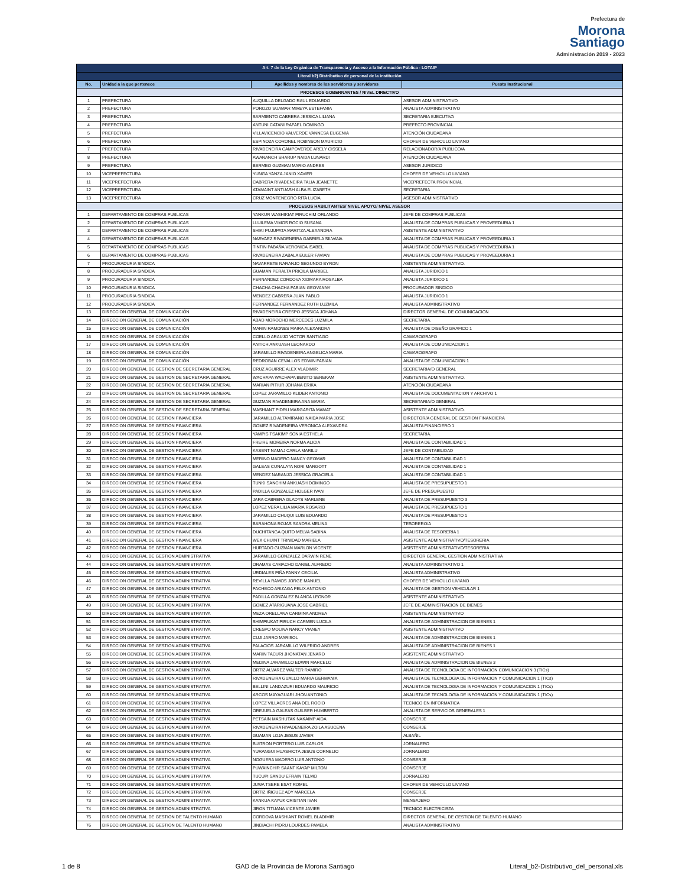Prefectura de
Morona
Santiago
Administración 2019 - 2023
| Art. 7 de la Ley Orgánica de Transparencia y Acceso a la Información Pública - LOTAIP | | | |
| Literal b2) Distributivo de personal de la institución | | | |
| No. | Unidad a la que pertenece | Apellidos y nombres de los servidores y servidoras | Puesto Institucional |
| PROCESOS GOBERNANTES / NIVEL DIRECTIVO | | | |
| 1 | PREFECTURA | AUQUILLA DELGADO RAUL EDUARDO | ASESOR ADMINISTRATIVO |
| 2 | PREFECTURA | POROZO SUAMAR MIREYA ESTEFANIA | ANALISTA ADMINISTRATIVO |
| 3 | PREFECTURA | SARMIENTO CABRERA JESSICA LILIANA | SECRETARIA EJECUTIVA |
| 4 | PREFECTURA | ANTUNI CATANI RAFAEL DOMINGO | PREFECTO PROVINCIAL |
| 5 | PREFECTURA | VILLAVICENCIO VALVERDE VANNESA EUGENIA | ATENCIÓN CIUDADANA |
| 6 | PREFECTURA | ESPINOZA CORONEL ROBINSON MAURICIO | CHOFER DE VEHICULO LIVIANO |
| 7 | PREFECTURA | RIVADENEIRA CAMPOVERDE ARELY GISSELA | RELACIONADOR/A PUBLICO/A |
| 8 | PREFECTURA | AWANANCH SHARUP NAIDA LUNARDI | ATENCIÓN CIUDADANA |
| 9 | PREFECTURA | BERMEO GUZMAN MARIO ANDRES | ASESOR JURIDICO |
| 10 | VICEPREFECTURA | YUNGA YANZA JANIO XAVIER | CHOFER DE VEHICULO LIVIANO |
| 11 | VICEPREFECTURA | CABRERA RIVADENEIRA TALIA JEANETTE | VICEPREFECTA PROVINCIAL |
| 12 | VICEPREFECTURA | ATAMAINT ANTUASH ALBA ELIZABETH | SECRETARIA |
| 13 | VICEPREFECTURA | CRUZ MONTENEGRO RITA LUCIA | ASESOR ADMINISTRATIVO |
| PROCESOS HABILITANTES/ NIVEL APOYO/ NIVEL ASESOR | | | |
| 1 | DEPARTAMENTO DE COMPRAS PUBLICAS | YANKUR WASHIKIAT PIRUCHIM ORLANDO | JEFE DE COMPRAS PUBLICAS |
| 2 | DEPARTAMENTO DE COMPRAS PUBLICAS | LLUILEMA VIMOS ROCIO SUSANA | ANALISTA DE COMPRAS PUBLICAS Y PROVEEDURIA 1 |
| 3 | DEPARTAMENTO DE COMPRAS PUBLICAS | SHIKI PUJUPATA MARITZA ALEXANDRA | ASISTENTE ADMINISTRATIVO |
| 4 | DEPARTAMENTO DE COMPRAS PUBLICAS | NARVAEZ RIVADENEIRA GABRIELA SILVANA | ANALISTA DE COMPRAS PUBLICAS Y PROVEEDURIA 1 |
| 5 | DEPARTAMENTO DE COMPRAS PUBLICAS | TINTIN PABAÑA VERONICA ISABEL | ANALISTA DE COMPRAS PUBLICAS Y PROVEEDURIA 1 |
| 6 | DEPARTAMENTO DE COMPRAS PUBLICAS | RIVADENEIRA ZABALA EULER FAVIAN | ANALISTA DE COMPRAS PUBLICAS Y PROVEEDURIA 1 |
| 7 | PROCURADURIA SINDICA | NAVARRETE NARANJO SEGUNDO BYRON | ASISTENTE ADMINISTRATIVO. |
| 8 | PROCURADURIA SINDICA | GUAMAN PERALTA PRICILA MARIBEL | ANALISTA JURIDICO 1 |
| 9 | PROCURADURIA SINDICA | FERNANDEZ CORDOVA XIOMARA ROSALBA | ANALISTA JURIDICO 1 |
| 10 | PROCURADURIA SINDICA | CHACHA CHACHA FABIAN GEOVANNY | PROCURADOR SINDICO |
| 11 | PROCURADURIA SINDICA | MENDEZ CABRERA JUAN PABLO | ANALISTA JURIDICO 1 |
| 12 | PROCURADURIA SINDICA | FERNANDEZ FERNANDEZ RUTH LUZMILA | ANALISTA ADMINISTRATIVO |
| 13 | DIRECCION GENERAL DE COMUNICACIÓN | RIVADENEIRA CRESPO JESSICA JOHANA | DIRECTOR GENERAL DE COMUNICACION |
| 14 | DIRECCION GENERAL DE COMUNICACIÓN | ABAD MOROCHO MERCEDES LUZMILA | SECRETARIA. |
| 15 | DIRECCION GENERAL DE COMUNICACIÓN | MARIN RAMONES MAIRA ALEXANDRA | ANALISTA DE DISEÑO GRAFICO 1 |
| 16 | DIRECCION GENERAL DE COMUNICACIÓN | COELLO ARAUJO VICTOR SANTIAGO | CAMAROGRAFO |
| 17 | DIRECCION GENERAL DE COMUNICACIÓN | ANTICH ANKUASH LEONARDO | ANALISTA DE COMUNICACION 1 |
| 18 | DIRECCION GENERAL DE COMUNICACIÓN | JARAMILLO RIVADENEIRA ANGELICA MARIA | CAMAROGRAFO |
| 19 | DIRECCION GENERAL DE COMUNICACIÓN | REDROBAN CEVALLOS EDWIN FABIAN | ANALISTA DE COMUNICACION 1 |
| 20 | DIRECCION GENERAL DE GESTION DE SECRETARIA GENERAL | CRUZ AGUIRRE ALEX VLADIMIR | SECRETARIA/O GENERAL |
| 21 | DIRECCION GENERAL DE GESTION DE SECRETARIA GENERAL | WACHAPA WACHAPA BENITO SEREKAM | ASISTENTE ADMINISTRATIVO. |
| 22 | DIRECCION GENERAL DE GESTION DE SECRETARIA GENERAL | MARIAN PITIUR JOHANA ERIKA | ATENCIÓN CIUDADANA |
| 23 | DIRECCION GENERAL DE GESTION DE SECRETARIA GENERAL | LOPEZ JARAMILLO KLIDER ANTONIO | ANALISTA DE DOCUMENTACION Y ARCHIVO 1 |
| 24 | DIRECCION GENERAL DE GESTION DE SECRETARIA GENERAL | GUZMAN RIVADENEIRA ANA MARIA | SECRETARIA/O GENERAL |
| 25 | DIRECCION GENERAL DE GESTION DE SECRETARIA GENERAL | MASHIANT PIDRU MARGARITA MAMAT | ASISTENTE ADMINISTRATIVO. |
| 26 | DIRECCION GENERAL DE GESTION FINANCIERA | JARAMILLO ALTAMIRANO NAIDA MARIA JOSE | DIRECTOR/A GENERAL DE GESTION FINANCIERA |
| 27 | DIRECCION GENERAL DE GESTION FINANCIERA | GOMEZ RIVADENEIRA VERONICA ALEXANDRA | ANALISTA FINANCIERO 1 |
| 28 | DIRECCION GENERAL DE GESTION FINANCIERA | YAMPIS TSAKIMP SONIA ESTHELA | SECRETARIA. |
| 29 | DIRECCION GENERAL DE GESTION FINANCIERA | FREIRE MOREIRA NORMA ALICIA | ANALISTA DE CONTABILIDAD 1 |
| 30 | DIRECCION GENERAL DE GESTION FINANCIERA | KASENT NAMAJ CARLA MARILU | JEFE DE CONTABILIDAD |
| 31 | DIRECCION GENERAL DE GESTION FINANCIERA | MERINO MADERO NANCY GEOMAR | ANALISTA DE CONTABILIDAD 1 |
| 32 | DIRECCION GENERAL DE GESTION FINANCIERA | GALEAS CUNALATA NORI MARGOTT | ANALISTA DE CONTABILIDAD 1 |
| 33 | DIRECCION GENERAL DE GESTION FINANCIERA | MENDEZ NARANJO JESSICA GRACIELA | ANALISTA DE CONTABILIDAD 1 |
| 34 | DIRECCION GENERAL DE GESTION FINANCIERA | TUNKI SANCHIM ANKUASH DOMINGO | ANALISTA DE PRESUPUESTO 1 |
| 35 | DIRECCION GENERAL DE GESTION FINANCIERA | PADILLA GONZALEZ HOLGER IVAN | JEFE DE PRESUPUESTO |
| 36 | DIRECCION GENERAL DE GESTION FINANCIERA | JARA CABRERA GLADYS MARLENE | ANALISTA DE PRESUPUESTO 3 |
| 37 | DIRECCION GENERAL DE GESTION FINANCIERA | LOPEZ VERA LILIA MARIA ROSARIO | ANALISTA DE PRESUPUESTO 1 |
| 38 | DIRECCION GENERAL DE GESTION FINANCIERA | JARAMILLO CHUQUI LUIS EDUARDO | ANALISTA DE PRESUPUESTO 1 |
| 39 | DIRECCION GENERAL DE GESTION FINANCIERA | BARAHONA ROJAS SANDRA MELINA | TESORERO/A |
| 40 | DIRECCION GENERAL DE GESTION FINANCIERA | DUCHITANGA QUITO MELVA SABINA | ANALISTA DE TESORERIA 1 |
| 41 | DIRECCION GENERAL DE GESTION FINANCIERA | WEK CHUINT TRINIDAD MARIELA | ASISTENTE ADMINISTRATIVO/TESORERIA |
| 42 | DIRECCION GENERAL DE GESTION FINANCIERA | HURTADO GUZMAN MARLON VICENTE | ASISTENTE ADMINISTRATIVO/TESORERIA |
| 43 | DIRECCION GENERAL DE GESTION ADMINISTRATIVA | JARAMILLO GONZALEZ DARWIN RENE | DIRECTOR GENERAL GESTION ADMINISTRATIVA |
| 44 | DIRECCION GENERAL DE GESTION ADMINISTRATIVA | ORAMAS CAMACHO DANIEL ALFREDO | ANALISTA ADMINISTRATIVO 1 |
| 45 | DIRECCION GENERAL DE GESTION ADMINISTRATIVA | URDIALES PIÑA FANNY CECILIA | ANALISTA ADMINISTRATIVO |
| 46 | DIRECCION GENERAL DE GESTION ADMINISTRATIVA | REVILLA RAMOS JORGE MANUEL | CHOFER DE VEHICULO LIVIANO |
| 47 | DIRECCION GENERAL DE GESTION ADMINISTRATIVA | PACHECO ARIZAGA FELIX ANTONIO | ANALISTA DE GESTION VEHICULAR 1 |
| 48 | DIRECCION GENERAL DE GESTION ADMINISTRATIVA | PADILLA GONZALEZ BLANCA LEONOR | ASISTENTE ADMINISTRATIVO |
| 49 | DIRECCION GENERAL DE GESTION ADMINISTRATIVA | GOMEZ ATARIGUANA JOSE GABRIEL | JEFE DE ADMINISTRACION DE BIENES |
| 50 | DIRECCION GENERAL DE GESTION ADMINISTRATIVA | MEZA ORELLANA CARMINA ANDREA | ASISTENTE ADMINISTRATIVO |
| 51 | DIRECCION GENERAL DE GESTION ADMINISTRATIVA | SHIMPIUKAT PIRUCH CARMEN LUCILA | ANALISTA DE ADMINISTRACION DE BIENES 1 |
| 52 | DIRECCION GENERAL DE GESTION ADMINISTRATIVA | CRESPO MOLINA NANCY VIANEY | ASISTENTE ADMINISTRATIVO |
| 53 | DIRECCION GENERAL DE GESTION ADMINISTRATIVA | CUJI JARRO MARISOL | ANALISTA DE ADMINISTRACION DE BIENES 1 |
| 54 | DIRECCION GENERAL DE GESTION ADMINISTRATIVA | PALACIOS JARAMILLO WILFRIDO ANDRES | ANALISTA DE ADMINISTRACION DE BIENES 1 |
| 55 | DIRECCION GENERAL DE GESTION ADMINISTRATIVA | MARIN TACURI JHONATAN JENARO | ASISTENTE ADMINISTRATIVO |
| 56 | DIRECCION GENERAL DE GESTION ADMINISTRATIVA | MEDINA JARAMILLO EDWIN MARCELO | ANALISTA DE ADMINISTRACION DE BIENES 3 |
| 57 | DIRECCION GENERAL DE GESTION ADMINISTRATIVA | ORTIZ ALVAREZ WALTER RAMIRO | ANALISTA DE TECNOLOGIA DE INFORMACION COMUNICACION 3 (TICs) |
| 58 | DIRECCION GENERAL DE GESTION ADMINISTRATIVA | RIVADENEIRA GUALLO MARIA GERMANIA | ANALISTA DE TECNOLOGIA DE INFORMACION Y COMUNICACION 1 (TICs) |
| 59 | DIRECCION GENERAL DE GESTION ADMINISTRATIVA | BELLINI LANDAZURI EDUARDO MAURICIO | ANALISTA DE TECNOLOGIA DE INFORMACION Y COMUNICACION 1 (TICs) |
| 60 | DIRECCION GENERAL DE GESTION ADMINISTRATIVA | ARCOS MAYAGUARI JHON ANTONIO | ANALISTA DE TECNOLOGIA DE INFORMACION Y COMUNICACION 1 (TICs) |
| 61 | DIRECCION GENERAL DE GESTION ADMINISTRATIVA | LOPEZ VILLACRES ANA DEL ROCIO | TECNICO EN INFORMATICA |
| 62 | DIRECCION GENERAL DE GESTION ADMINISTRATIVA | OREJUELA GALEAS GUILBER HUMBERTO | ANALISTA DE SERVICIOS GENERALES 1 |
| 63 | DIRECCION GENERAL DE GESTION ADMINISTRATIVA | PETSAIN MASHUTAK NAKAIMP AIDA | CONSERJE |
| 64 | DIRECCION GENERAL DE GESTION ADMINISTRATIVA | RIVADENEIRA RIVADENEIRA ZOILA ASUCENA | CONSERJE |
| 65 | DIRECCION GENERAL DE GESTION ADMINISTRATIVA | GUAMAN LOJA JESUS JAVIER | ALBAÑIL |
| 66 | DIRECCION GENERAL DE GESTION ADMINISTRATIVA | BUITRON PORTERO LUIS CARLOS | JORNALERO |
| 67 | DIRECCION GENERAL DE GESTION ADMINISTRATIVA | YURANGUI HUASHICTA JESUS CORNELIO | JORNALERO |
| 68 | DIRECCION GENERAL DE GESTION ADMINISTRATIVA | NOGUERA MADERO LUIS ANTONIO | CONSERJE |
| 69 | DIRECCION GENERAL DE GESTION ADMINISTRATIVA | PUWAINCHIR SAANT KAYAP MILTON | CONSERJE |
| 70 | DIRECCION GENERAL DE GESTION ADMINISTRATIVA | TUCUPI SANDU EFRAIN TELMO | JORNALERO |
| 71 | DIRECCION GENERAL DE GESTION ADMINISTRATIVA | JUWA TSERE ESAT ROMEL | CHOFER DE VEHICULO LIVIANO |
| 72 | DIRECCION GENERAL DE GESTION ADMINISTRATIVA | ORTIZ IÑIGUEZ ADY MARCELA | CONSERJE |
| 73 | DIRECCION GENERAL DE GESTION ADMINISTRATIVA | KANKUA KAYUK CRISTIAN IVAN | MENSAJERO |
| 74 | DIRECCION GENERAL DE GESTION ADMINISTRATIVA | JIRON TITUANA VICENTE JAVIER | TECNICO ELECTRICISTA |
| 75 | DIRECCION GENERAL DE GESTION DE TALENTO HUMANO | CORDOVA MASHIANT ROMEL BLADIMIR | DIRECTOR GENERAL DE GESTION DE TALENTO HUMANO |
| 76 | DIRECCION GENERAL DE GESTION DE TALENTO HUMANO | JINDIACHI PIDRU LOURDES PAMELA | ANALISTA ADMINISTRATIVO |
1 de 8 GAD de la Provincia de Morona Santiago Literal_b2-Distributivo_del_personal.xls